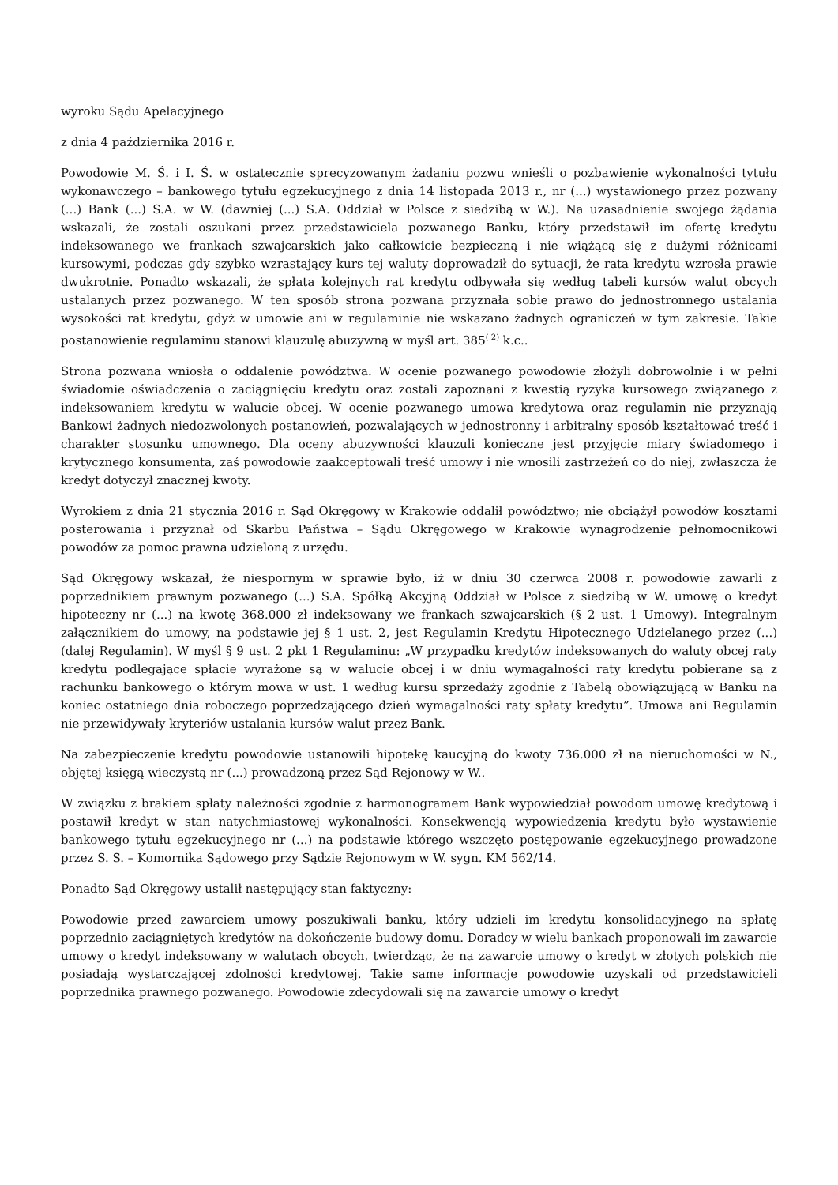wyroku Sądu Apelacyjnego
z dnia 4 października 2016 r.
Powodowie M. Ś. i I. Ś. w ostatecznie sprecyzowanym żadaniu pozwu wnieśli o pozbawienie wykonalności tytułu wykonawczego – bankowego tytułu egzekucyjnego z dnia 14 listopada 2013 r., nr (...) wystawionego przez pozwany (...) Bank (...) S.A. w W. (dawniej (...) S.A. Oddział w Polsce z siedzibą w W.). Na uzasadnienie swojego żądania wskazali, że zostali oszukani przez przedstawiciela pozwanego Banku, który przedstawił im ofertę kredytu indeksowanego we frankach szwajcarskich jako całkowicie bezpieczną i nie wiążącą się z dużymi różnicami kursowymi, podczas gdy szybko wzrastający kurs tej waluty doprowadził do sytuacji, że rata kredytu wzrosła prawie dwukrotnie. Ponadto wskazali, że spłata kolejnych rat kredytu odbywała się według tabeli kursów walut obcych ustalanych przez pozwanego. W ten sposób strona pozwana przyznała sobie prawo do jednostronnego ustalania wysokości rat kredytu, gdyż w umowie ani w regulaminie nie wskazano żadnych ograniczeń w tym zakresie. Takie postanowienie regulaminu stanowi klauzulę abuzywną w myśl art. 385<sup>( 2)</sup> k.c..
Strona pozwana wniosła o oddalenie powództwa. W ocenie pozwanego powodowie złożyli dobrowolnie i w pełni świadomie oświadczenia o zaciągnięciu kredytu oraz zostali zapoznani z kwestią ryzyka kursowego związanego z indeksowaniem kredytu w walucie obcej. W ocenie pozwanego umowa kredytowa oraz regulamin nie przyznają Bankowi żadnych niedozwolonych postanowień, pozwalających w jednostronny i arbitralny sposób kształtować treść i charakter stosunku umownego. Dla oceny abuzywności klauzuli konieczne jest przyjęcie miary świadomego i krytycznego konsumenta, zaś powodowie zaakceptowali treść umowy i nie wnosili zastrzeżeń co do niej, zwłaszcza że kredyt dotyczył znacznej kwoty.
Wyrokiem z dnia 21 stycznia 2016 r. Sąd Okręgowy w Krakowie oddalił powództwo; nie obciążył powodów kosztami posterowania i przyznał od Skarbu Państwa – Sądu Okręgowego w Krakowie wynagrodzenie pełnomocnikowi powodów za pomoc prawna udzieloną z urzędu.
Sąd Okręgowy wskazał, że niespornym w sprawie było, iż w dniu 30 czerwca 2008 r. powodowie zawarli z poprzednikiem prawnym pozwanego (...) S.A. Spółką Akcyjną Oddział w Polsce z siedzibą w W. umowę o kredyt hipoteczny nr (...) na kwotę 368.000 zł indeksowany we frankach szwajcarskich (§ 2 ust. 1 Umowy). Integralnym załącznikiem do umowy, na podstawie jej § 1 ust. 2, jest Regulamin Kredytu Hipotecznego Udzielanego przez (...) (dalej Regulamin). W myśl § 9 ust. 2 pkt 1 Regulaminu: „W przypadku kredytów indeksowanych do waluty obcej raty kredytu podlegające spłacie wyrażone są w walucie obcej i w dniu wymagalności raty kredytu pobierane są z rachunku bankowego o którym mowa w ust. 1 według kursu sprzedaży zgodnie z Tabelą obowiązującą w Banku na koniec ostatniego dnia roboczego poprzedzającego dzień wymagalności raty spłaty kredytu”. Umowa ani Regulamin nie przewidywały kryteriów ustalania kursów walut przez Bank.
Na zabezpieczenie kredytu powodowie ustanowili hipotekę kaucyjną do kwoty 736.000 zł na nieruchomości w N., objętej księgą wieczystą nr (...) prowadzoną przez Sąd Rejonowy w W..
W związku z brakiem spłaty należności zgodnie z harmonogramem Bank wypowiedział powodom umowę kredytową i postawił kredyt w stan natychmiastowej wykonalności. Konsekwencją wypowiedzenia kredytu było wystawienie bankowego tytułu egzekucyjnego nr (...) na podstawie którego wszczęto postępowanie egzekucyjnego prowadzone przez S. S. – Komornika Sądowego przy Sądzie Rejonowym w W. sygn. KM 562/14.
Ponadto Sąd Okręgowy ustalił następujący stan faktyczny:
Powodowie przed zawarciem umowy poszukiwali banku, który udzieli im kredytu konsolidacyjnego na spłatę poprzednio zaciągniętych kredytów na dokończenie budowy domu. Doradcy w wielu bankach proponowali im zawarcie umowy o kredyt indeksowany w walutach obcych, twierdząc, że na zawarcie umowy o kredyt w złotych polskich nie posiadają wystarczającej zdolności kredytowej. Takie same informacje powodowie uzyskali od przedstawicieli poprzednika prawnego pozwanego. Powodowie zdecydowali się na zawarcie umowy o kredyt